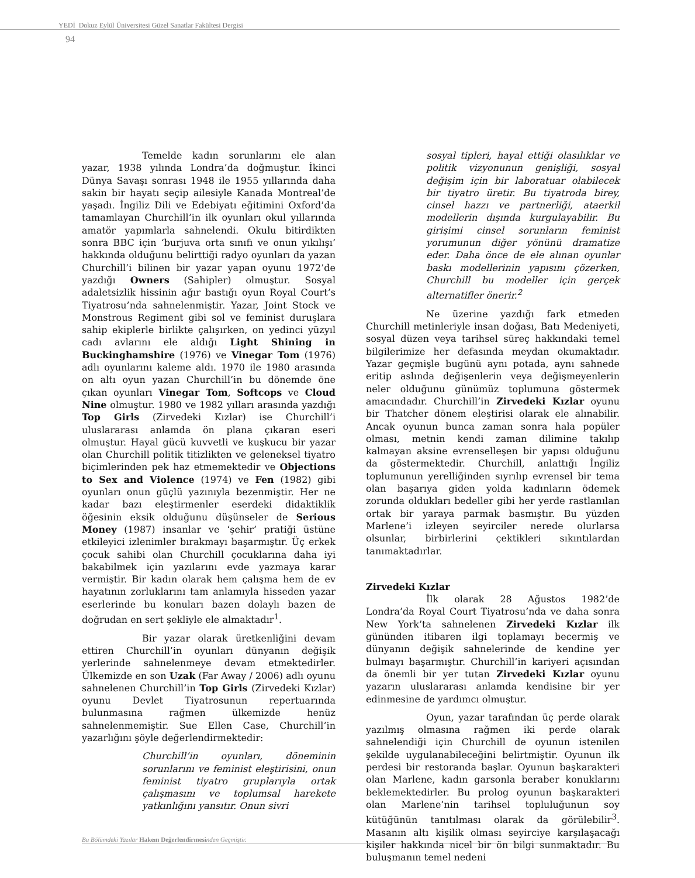YEDİ Dokuz Eylül Üniversitesi Güzel Sanatlar Fakültesi Dergisi
94
Temelde kadın sorunlarını ele alan yazar, 1938 yılında Londra’da doğmuştur. İkinci Dünya Savaşı sonrası 1948 ile 1955 yıllarında daha sakin bir hayatı seçip ailesiyle Kanada Montreal’de yaşadı. İngiliz Dili ve Edebiyatı eğitimini Oxford’da tamamlayan Churchill’in ilk oyunları okul yıllarında amatör yapımlarla sahnelendi. Okulu bitirdikten sonra BBC için ‘burjuva orta sınıfı ve onun yıkılışı’ hakkında olduğunu belirttiği radyo oyunları da yazan Churchill’i bilinen bir yazar yapan oyunu 1972’de yazdığı Owners (Sahipler) olmuştur. Sosyal adaletsizlik hissinin ağır bastığı oyun Royal Court’s Tiyatrosu’nda sahnelenmiştir. Yazar, Joint Stock ve Monstrous Regiment gibi sol ve feminist duruşlara sahip ekiplerle birlikte çalışırken, on yedinci yüzyıl cadı avlarını ele aldığı Light Shining in Buckinghamshire (1976) ve Vinegar Tom (1976) adlı oyunlarını kaleme aldı. 1970 ile 1980 arasında on altı oyun yazan Churchill’in bu dönemde öne çıkan oyunları Vinegar Tom, Softcops ve Cloud Nine olmuştur. 1980 ve 1982 yılları arasında yazdığı Top Girls (Zirvedeki Kızlar) ise Churchill’i uluslararası anlamda ön plana çıkaran eseri olmuştur. Hayal gücü kuvvetli ve kuşkucu bir yazar olan Churchill politik titizlikten ve geleneksel tiyatro biçimlerinden pek haz etmemektedir ve Objections to Sex and Violence (1974) ve Fen (1982) gibi oyunları onun güçlü yazınıyla bezenmiştir. Her ne kadar bazı eleştirmenler eserdeki didaktiklik öğesinin eksik olduğunu düşünseler de Serious Money (1987) insanlar ve ‘şehir’ pratiği üstüne etkileyici izlenimler bırakmayı başarmıştır. Üç erkek çocuk sahibi olan Churchill çocuklarına daha iyi bakabilmek için yazılarını evde yazmaya karar vermiştir. Bir kadın olarak hem çalışma hem de ev hayatının zorluklarını tam anlamıyla hisseden yazar eserlerinde bu konuları bazen dolaylı bazen de doğrudan en sert şekliyle ele almaktadır<sup>1</sup>.
Bir yazar olarak üretkenliğini devam ettiren Churchill’in oyunları dünyanın değişik yerlerinde sahnelenmeye devam etmektedirler. Ülkemizde en son Uzak (Far Away / 2006) adlı oyunu sahnelenen Churchill’in Top Girls (Zirvedeki Kızlar) oyunu Devlet Tiyatrosunun repertuarında bulunmasına rağmen ülkemizde henüz sahnelenmemiştir. Sue Ellen Case, Churchill’in yazarlığını şöyle değerlendirmektedir:
Churchill’in oyunları, döneminin sorunlarını ve feminist eleştirisini, onun feminist tiyatro gruplarıyla ortak çalışmasını ve toplumsal harekete yatkınlığını yansıtır. Onun sivri
sosyal tipleri, hayal ettiği olasılıklar ve politik vizyonunun genişliği, sosyal değişim için bir laboratuar olabilecek bir tiyatro üretir. Bu tiyatroda birey, cinsel hazzı ve partnerliği, ataerkil modellerin dışında kurgulayabilir. Bu girişimi cinsel sorunların feminist yorumunun diğer yönünü dramatize eder. Daha önce de ele alınan oyunlar baskı modellerinin yapısını çözerken, Churchill bu modeller için gerçek alternatifler önerir.<sup>2</sup>
Ne üzerine yazdığı fark etmeden Churchill metinleriyle insan doğası, Batı Medeniyeti, sosyal düzen veya tarihsel süreç hakkındaki temel bilgilerimize her defasında meydan okumaktadır. Yazar geçmişle bugünü aynı potada, aynı sahnede eritip aslında değişenlerin veya değişmeyenlerin neler olduğunu günümüz toplumuna göstermek amacındadır. Churchill’in Zirvedeki Kızlar oyunu bir Thatcher dönem eleştirisi olarak ele alınabilir. Ancak oyunun bunca zaman sonra hala popüler olması, metnin kendi zaman dilimine takılıp kalmayan aksine evrenselleşen bir yapısı olduğunu da göstermektedir. Churchill, anlattığı İngiliz toplumunun yerelliğinden sıyrılıp evrensel bir tema olan başarıya giden yolda kadınların ödemek zorunda oldukları bedeller gibi her yerde rastlanılan ortak bir yaraya parmak basmıştır. Bu yüzden Marlene’i izleyen seyirciler nerede olurlarsa olsunlar, birbirlerini çektikleri sıkıntılardan tanımaktadırlar.
Zirvedeki Kızlar
İlk olarak 28 Ağustos 1982’de Londra’da Royal Court Tiyatrosu’nda ve daha sonra New York’ta sahnelenen Zirvedeki Kızlar ilk gününden itibaren ilgi toplamayı becermiş ve dünyanın değişik sahnelerinde de kendine yer bulmayı başarmıştır. Churchill’in kariyeri açısından da önemli bir yer tutan Zirvedeki Kızlar oyunu yazarın uluslararası anlamda kendisine bir yer edinmesine de yardımcı olmuştur.
Oyun, yazar tarafından üç perde olarak yazılmış olmasına rağmen iki perde olarak sahnelendiği için Churchill de oyunun istenilen şekilde uygulanabileceğini belirtmiştir. Oyunun ilk perdesi bir restoranda başlar. Oyunun başkarakteri olan Marlene, kadın garsonla beraber konuklarını beklemektedirler. Bu prolog oyunun başkarakteri olan Marlene’nin tarihsel topluluğunun soy kütüğünün tanıtılması olarak da görülebilir<sup>3</sup>. Masanın altı kişilik olması seyirciye karşılaşacağı kişiler hakkında nicel bir ön bilgi sunmaktadır. Bu buluşmanın temel nedeni
Bu Bölümdeki Yazılar Hakem Değerlendirmesinden Geçmiştir.